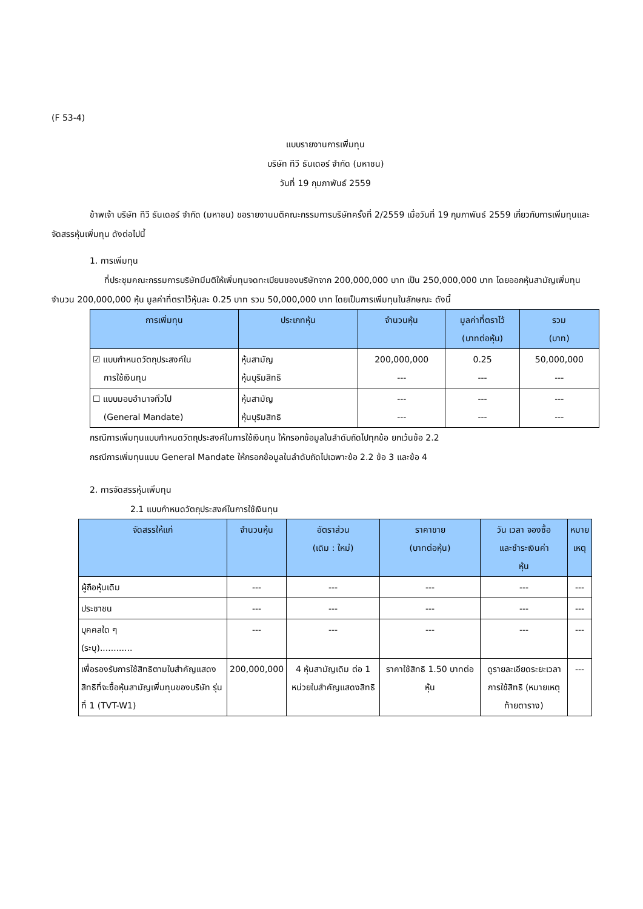(F 53-4)
แบบรายงานการเพิ่มทุน
บริษัท ทีวี ธันเดอร์ จำกัด (มหาชน)
วันที่ 19 กุมภาพันธ์ 2559
ข้าพเจ้า บริษัท ทีวี ธันเดอร์ จำกัด (มหาชน) ขอรายงานมติคณะกรรมการบริษัทครั้งที่ 2/2559 เมื่อวันที่ 19 กุมภาพันธ์ 2559 เกี่ยวกับการเพิ่มทุนและจัดสรรหุ้นเพิ่มทุน ดังต่อไปนี้
1. การเพิ่มทุน
ที่ประชุมคณะกรรมการบริษัทมีมติให้เพิ่มทุนจดทะเบียนของบริษัทจาก 200,000,000 บาท เป็น 250,000,000 บาท โดยออกหุ้นสามัญเพิ่มทุน จำนวน 200,000,000 หุ้น มูลค่าที่ตราไว้หุ้นละ 0.25 บาท รวม 50,000,000 บาท โดยเป็นการเพิ่มทุนในลักษณะ ดังนี้
| การเพิ่มทุน | ประเภทหุ้น | จำนวนหุ้น | มูลค่าที่ตราไว้ (บาทต่อหุ้น) | รวม (บาท) |
| --- | --- | --- | --- | --- |
| ☑ แบบกำหนดวัตถุประสงค์ใน การใช้เงินทุน | หุ้นสามัญ หุ้นบุริมสิทธิ | 200,000,000 --- | 0.25 --- | 50,000,000 --- |
| ☐ แบบมอบอำนาจทั่วไป (General Mandate) | หุ้นสามัญ หุ้นบุริมสิทธิ | --- --- | --- --- | --- --- |
กรณีการเพิ่มทุนแบบกำหนดวัตถุประสงค์ในการใช้เงินทุน ให้กรอกข้อมูลในลำดับถัดไปทุกข้อ ยกเว้นข้อ 2.2
กรณีการเพิ่มทุนแบบ General Mandate ให้กรอกข้อมูลในลำดับถัดไปเฉพาะข้อ 2.2 ข้อ 3 และข้อ 4
2. การจัดสรรหุ้นเพิ่มทุน
2.1 แบบกำหนดวัตถุประสงค์ในการใช้เงินทุน
| จัดสรรให้แก่ | จำนวนหุ้น | อัตราส่วน (เดิม : ใหม่) | ราคาขาย (บาทต่อหุ้น) | วัน เวลา จองซื้อ และชำระเงินค่า หุ้น | หมาย เหตุ |
| --- | --- | --- | --- | --- | --- |
| ผู้ถือหุ้นเดิม | --- | --- | --- | --- | --- |
| ประชาชน | --- | --- | --- | --- | --- |
| บุคคลใด ๆ (ระบุ)............ | --- | --- | --- | --- | --- |
| เพื่อรองรับการใช้สิทธิตามใบสำคัญแสดงสิทธิที่จะซื้อหุ้นสามัญเพิ่มทุนของบริษัท รุ่นที่ 1 (TVT-W1) | 200,000,000 | 4 หุ้นสามัญเดิม ต่อ 1 หน่วยใบสำคัญแสดงสิทธิ | ราคาใช้สิทธิ 1.50 บาทต่อหุ้น | ดูรายละเอียดระยะเวลาการใช้สิทธิ (หมายเหตุท้ายตาราง) | --- |